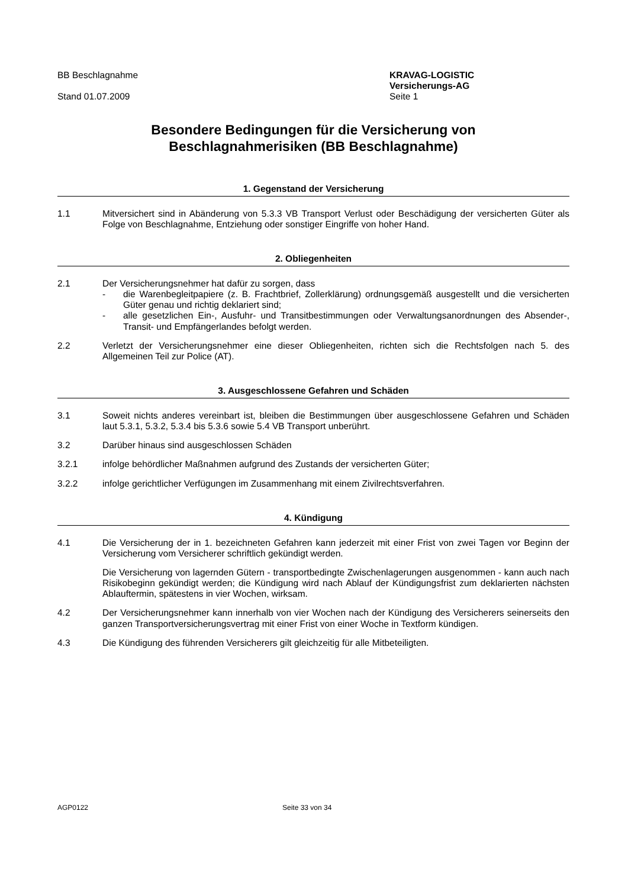BB Beschlagnahme
Stand 01.07.2009
KRAVAG-LOGISTIC
Versicherungs-AG
Seite 1
Besondere Bedingungen für die Versicherung von
Beschlagnahmerisiken (BB Beschlagnahme)
1. Gegenstand der Versicherung
1.1 Mitversichert sind in Abänderung von 5.3.3 VB Transport Verlust oder Beschädigung der versicherten Güter als Folge von Beschlagnahme, Entziehung oder sonstiger Eingriffe von hoher Hand.
2. Obliegenheiten
2.1 Der Versicherungsnehmer hat dafür zu sorgen, dass
- die Warenbegleitpapiere (z. B. Frachtbrief, Zollerklärung) ordnungsgemäß ausgestellt und die versicherten Güter genau und richtig deklariert sind;
- alle gesetzlichen Ein-, Ausfuhr- und Transitbestimmungen oder Verwaltungsanordnungen des Absender-, Transit- und Empfängerlandes befolgt werden.
2.2 Verletzt der Versicherungsnehmer eine dieser Obliegenheiten, richten sich die Rechtsfolgen nach 5. des Allgemeinen Teil zur Police (AT).
3. Ausgeschlossene Gefahren und Schäden
3.1 Soweit nichts anderes vereinbart ist, bleiben die Bestimmungen über ausgeschlossene Gefahren und Schäden laut 5.3.1, 5.3.2, 5.3.4 bis 5.3.6 sowie 5.4 VB Transport unberührt.
3.2 Darüber hinaus sind ausgeschlossen Schäden
3.2.1 infolge behördlicher Maßnahmen aufgrund des Zustands der versicherten Güter;
3.2.2 infolge gerichtlicher Verfügungen im Zusammenhang mit einem Zivilrechtsverfahren.
4. Kündigung
4.1 Die Versicherung der in 1. bezeichneten Gefahren kann jederzeit mit einer Frist von zwei Tagen vor Beginn der Versicherung vom Versicherer schriftlich gekündigt werden.
Die Versicherung von lagernden Gütern - transportbedingte Zwischenlagerungen ausgenommen - kann auch nach Risikobeginn gekündigt werden; die Kündigung wird nach Ablauf der Kündigungsfrist zum deklarierten nächsten Ablauftermin, spätestens in vier Wochen, wirksam.
4.2 Der Versicherungsnehmer kann innerhalb von vier Wochen nach der Kündigung des Versicherers seinerseits den ganzen Transportversicherungsvertrag mit einer Frist von einer Woche in Textform kündigen.
4.3 Die Kündigung des führenden Versicherers gilt gleichzeitig für alle Mitbeteiligten.
AGP0122 Seite 33 von 34